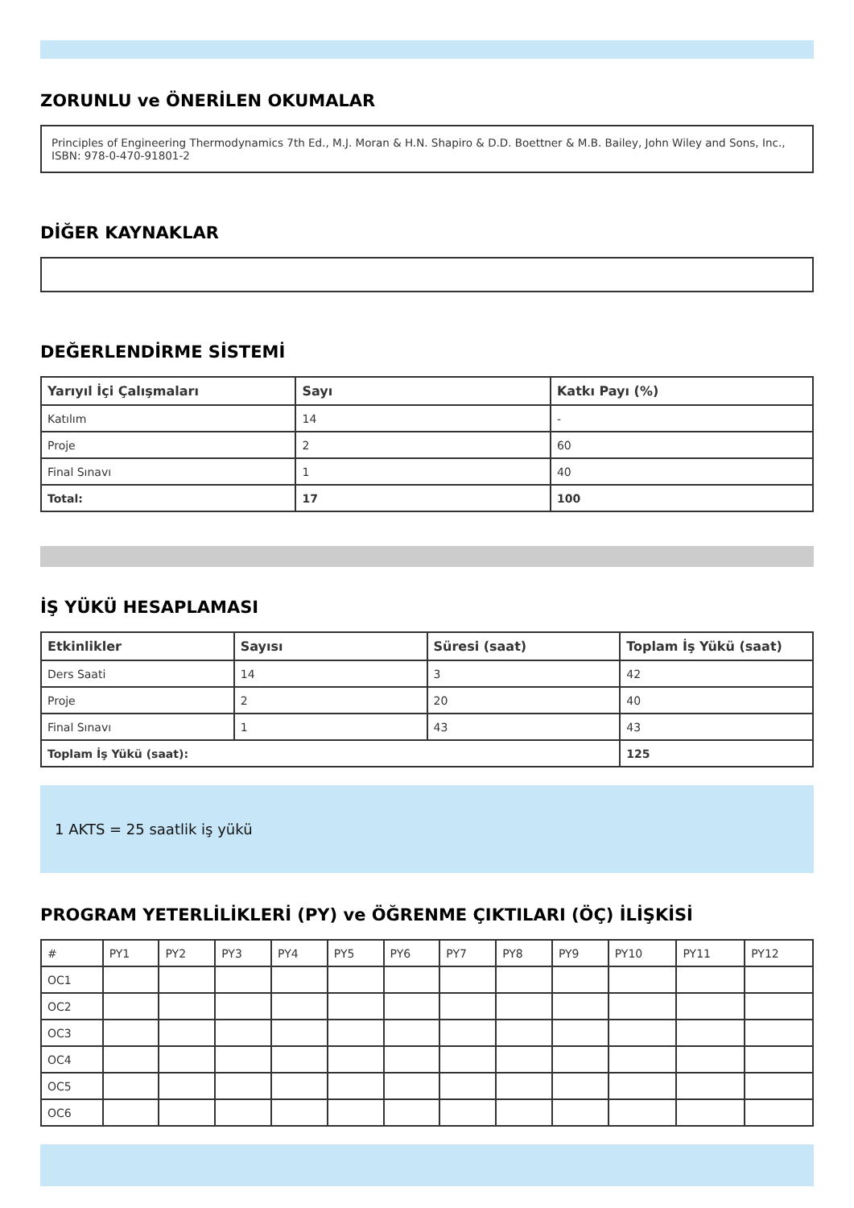ZORUNLU ve ÖNERİLEN OKUMALAR
Principles of Engineering Thermodynamics 7th Ed., M.J. Moran & H.N. Shapiro & D.D. Boettner & M.B. Bailey, John Wiley and Sons, Inc., ISBN: 978-0-470-91801-2
DİĞER KAYNAKLAR
DEĞERLENDİRME SİSTEMİ
| Yarıyıl İçi Çalışmaları | Sayı | Katkı Payı (%) |
| --- | --- | --- |
| Katılım | 14 | - |
| Proje | 2 | 60 |
| Final Sınavı | 1 | 40 |
| Total: | 17 | 100 |
İŞ YÜKÜ HESAPLAMASI
| Etkinlikler | Sayısı | Süresi (saat) | Toplam İş Yükü (saat) |
| --- | --- | --- | --- |
| Ders Saati | 14 | 3 | 42 |
| Proje | 2 | 20 | 40 |
| Final Sınavı | 1 | 43 | 43 |
| Toplam İş Yükü (saat): | | | 125 |
1 AKTS = 25 saatlik iş yükü
PROGRAM YETERLİLİKLERİ (PY) ve ÖĞRENME ÇIKTILARI (ÖÇ) İLİŞKİSİ
| # | PY1 | PY2 | PY3 | PY4 | PY5 | PY6 | PY7 | PY8 | PY9 | PY10 | PY11 | PY12 |
| OC1 | | | | | | | | | | | | |
| OC2 | | | | | | | | | | | | |
| OC3 | | | | | | | | | | | | |
| OC4 | | | | | | | | | | | | |
| OC5 | | | | | | | | | | | | |
| OC6 | | | | | | | | | | | | |